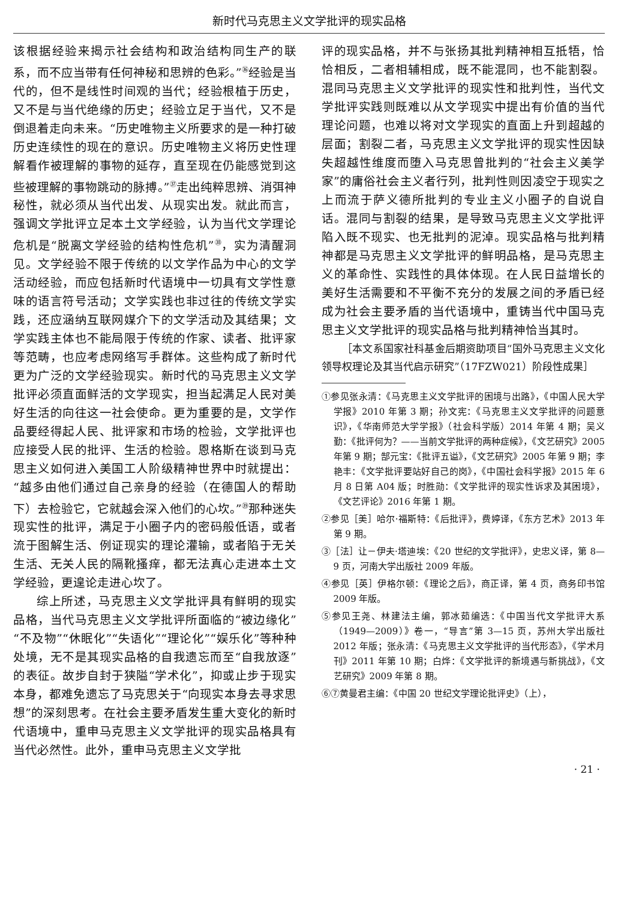新时代马克思主义文学批评的现实品格
该根据经验来揭示社会结构和政治结构同生产的联系，而不应当带有任何神秘和思辨的色彩。”<sup>㊱</sup>经验是当代的，但不是线性时间观的当代；经验根植于历史，又不是与当代绝缘的历史；经验立足于当代，又不是倒退着走向未来。“历史唯物主义所要求的是一种打破历史连续性的现在的意识。历史唯物主义将历史性理解看作被理解的事物的延存，直至现在仍能感觉到这些被理解的事物跳动的脉搏。”<sup>㊲</sup>走出纯粹思辨、消弭神秘性，就必须从当代出发、从现实出发。就此而言，强调文学批评立足本土文学经验，认为当代文学理论危机是“脱离文学经验的结构性危机”<sup>㊳</sup>，实为清醒洞见。文学经验不限于传统的以文学作品为中心的文学活动经验，而应包括新时代语境中一切具有文学性意味的语言符号活动；文学实践也非过往的传统文学实践，还应涵纳互联网媒介下的文学活动及其结果；文学实践主体也不能局限于传统的作家、读者、批评家等范畴，也应考虑网络写手群体。这些构成了新时代更为广泛的文学经验现实。新时代的马克思主义文学批评必须直面鲜活的文学现实，担当起满足人民对美好生活的向往这一社会使命。更为重要的是，文学作品要经得起人民、批评家和市场的检验，文学批评也应接受人民的批评、生活的检验。恩格斯在谈到马克思主义如何进入美国工人阶级精神世界中时就提出：“越多由他们通过自己亲身的经验（在德国人的帮助下）去检验它，它就越会深入他们的心坎。”<sup>㊴</sup>那种迷失现实性的批评，满足于小圈子内的密码般低语，或者流于图解生活、例证现实的理论灌输，或者陷于无关生活、无关人民的隔靴搔痒，都无法真心走进本土文学经验，更遑论走进心坎了。
综上所述，马克思主义文学批评具有鲜明的现实品格，当代马克思主义文学批评所面临的“被边缘化”“不及物”“休眠化”“失语化”“理论化”“娱乐化”等种种处境，无不是其现实品格的自我遗忘而至“自我放逐”的表征。故步自封于狭隘“学术化”，抑或止步于现实本身，都难免遗忘了马克思关于“向现实本身去寻求思想”的深刻思考。在社会主要矛盾发生重大变化的新时代语境中，重申马克思主义文学批评的现实品格具有当代必然性。此外，重申马克思主义文学批
评的现实品格，并不与张扬其批判精神相互抵牾，恰恰相反，二者相辅相成，既不能混同，也不能割裂。混同马克思主义文学批评的现实性和批判性，当代文学批评实践则既难以从文学现实中提出有价值的当代理论问题，也难以将对文学现实的直面上升到超越的层面；割裂二者，马克思主义文学批评的现实性因缺失超越性维度而堕入马克思曾批判的“社会主义美学家”的庸俗社会主义者行列，批判性则因凌空于现实之上而流于萨义德所批判的专业主义小圈子的自说自话。混同与割裂的结果，是导致马克思主义文学批评陷入既不现实、也无批判的泥淖。现实品格与批判精神都是马克思主义文学批评的鲜明品格，是马克思主义的革命性、实践性的具体体现。在人民日益增长的美好生活需要和不平衡不充分的发展之间的矛盾已经成为社会主要矛盾的当代语境中，重铸当代中国马克思主义文学批评的现实品格与批判精神恰当其时。
［本文系国家社科基金后期资助项目“国外马克思主义文化领导权理论及其当代启示研究”（17FZW021）阶段性成果］
①参见张永清：《马克思主义文学批评的困境与出路》，《中国人民大学学报》2010 年第 3 期；孙文宪：《马克思主义文学批评的问题意识》，《华南师范大学学报》（社会科学版）2014 年第 4 期；吴义勤：《批评何为？——当前文学批评的两种症候》，《文艺研究》2005 年第 9 期；郜元宝：《批评五谥》，《文艺研究》2005 年第 9 期；李艳丰：《文学批评要站好自己的岗》，《中国社会科学报》2015 年 6 月 8 日第 A04 版；时胜勋：《文学批评的现实性诉求及其困境》，《文艺评论》2016 年第 1 期。
②参见［美］哈尔·福斯特：《后批评》，费婷译，《东方艺术》2013 年第 9 期。
③［法］让－伊夫·塔迪埃：《20 世纪的文学批评》，史忠义译，第 8—9 页，河南大学出版社 2009 年版。
④参见［英］伊格尔顿：《理论之后》，商正译，第 4 页，商务印书馆 2009 年版。
⑤参见王尧、林建法主编，郭冰茹编选：《中国当代文学批评大系（1949—2009）》卷一，“导言”第 3—15 页，苏州大学出版社 2012 年版；张永清：《马克思主义文学批评的当代形态》，《学术月刊》2011 年第 10 期；白烨：《文学批评的新境遇与新挑战》，《文艺研究》2009 年第 8 期。
⑥⑦黄曼君主编：《中国 20 世纪文学理论批评史》（上），
· 21 ·